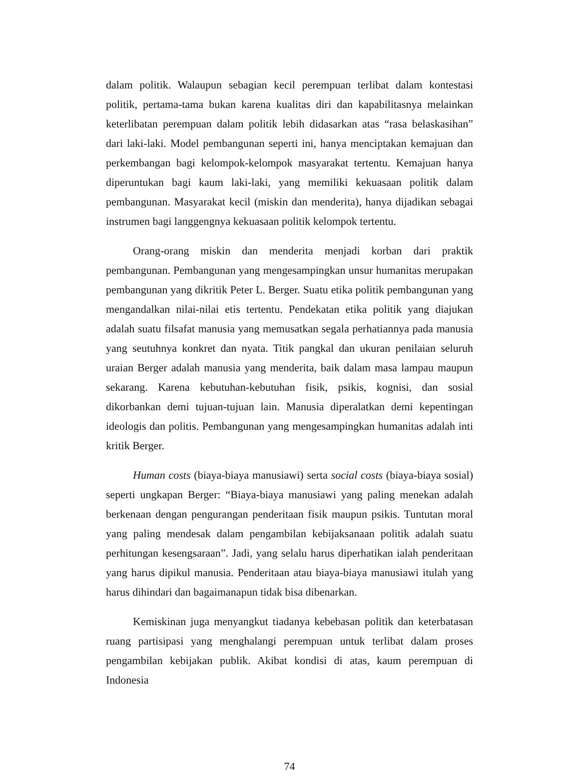dalam politik. Walaupun sebagian kecil perempuan terlibat dalam kontestasi politik, pertama-tama bukan karena kualitas diri dan kapabilitasnya melainkan keterlibatan perempuan dalam politik lebih didasarkan atas “rasa belaskasihan” dari laki-laki. Model pembangunan seperti ini, hanya menciptakan kemajuan dan perkembangan bagi kelompok-kelompok masyarakat tertentu. Kemajuan hanya diperuntukan bagi kaum laki-laki, yang memiliki kekuasaan politik dalam pembangunan. Masyarakat kecil (miskin dan menderita), hanya dijadikan sebagai instrumen bagi langgengnya kekuasaan politik kelompok tertentu.
Orang-orang miskin dan menderita menjadi korban dari praktik pembangunan. Pembangunan yang mengesampingkan unsur humanitas merupakan pembangunan yang dikritik Peter L. Berger. Suatu etika politik pembangunan yang mengandalkan nilai-nilai etis tertentu. Pendekatan etika politik yang diajukan adalah suatu filsafat manusia yang memusatkan segala perhatiannya pada manusia yang seutuhnya konkret dan nyata. Titik pangkal dan ukuran penilaian seluruh uraian Berger adalah manusia yang menderita, baik dalam masa lampau maupun sekarang. Karena kebutuhan-kebutuhan fisik, psikis, kognisi, dan sosial dikorbankan demi tujuan-tujuan lain. Manusia diperalatkan demi kepentingan ideologis dan politis. Pembangunan yang mengesampingkan humanitas adalah inti kritik Berger.
Human costs (biaya-biaya manusiawi) serta social costs (biaya-biaya sosial) seperti ungkapan Berger: “Biaya-biaya manusiawi yang paling menekan adalah berkenaan dengan pengurangan penderitaan fisik maupun psikis. Tuntutan moral yang paling mendesak dalam pengambilan kebijaksanaan politik adalah suatu perhitungan kesengsaraan”. Jadi, yang selalu harus diperhatikan ialah penderitaan yang harus dipikul manusia. Penderitaan atau biaya-biaya manusiawi itulah yang harus dihindari dan bagaimanapun tidak bisa dibenarkan.
Kemiskinan juga menyangkut tiadanya kebebasan politik dan keterbatasan ruang partisipasi yang menghalangi perempuan untuk terlibat dalam proses pengambilan kebijakan publik. Akibat kondisi di atas, kaum perempuan di Indonesia
74